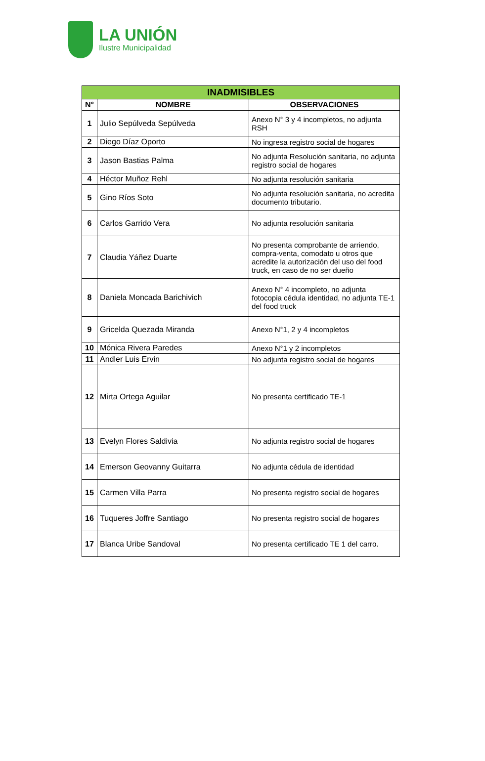LA UNIÓN
Ilustre Municipalidad
| INADMISIBLES | | |
| --- | --- | --- |
| N° | NOMBRE | OBSERVACIONES |
| 1 | Julio Sepúlveda Sepúlveda | Anexo N° 3 y 4 incompletos, no adjunta RSH |
| 2 | Diego Díaz Oporto | No ingresa registro social de hogares |
| 3 | Jason Bastias Palma | No adjunta Resolución sanitaria, no adjunta registro social de hogares |
| 4 | Héctor Muñoz Rehl | No adjunta resolución sanitaria |
| 5 | Gino Ríos Soto | No adjunta resolución sanitaria, no acredita documento tributario. |
| 6 | Carlos Garrido Vera | No adjunta resolución sanitaria |
| 7 | Claudia Yáñez Duarte | No presenta comprobante de arriendo, compra-venta, comodato u otros que acredite la autorización del uso del food truck, en caso de no ser dueño |
| 8 | Daniela Moncada Barichivich | Anexo N° 4 incompleto, no adjunta fotocopia cédula identidad, no adjunta TE-1 del food truck |
| 9 | Gricelda Quezada Miranda | Anexo N°1, 2 y 4 incompletos |
| 10 | Mónica Rivera Paredes | Anexo N°1 y 2 incompletos |
| 11 | Andler Luis Ervin | No adjunta registro social de hogares |
| 12 | Mirta Ortega Aguilar | No presenta certificado TE-1 |
| 13 | Evelyn Flores Saldivia | No adjunta registro social de hogares |
| 14 | Emerson Geovanny Guitarra | No adjunta cédula de identidad |
| 15 | Carmen Villa Parra | No presenta registro social de hogares |
| 16 | Tuqueres Joffre Santiago | No presenta registro social de hogares |
| 17 | Blanca Uribe Sandoval | No presenta certificado TE 1 del carro. |